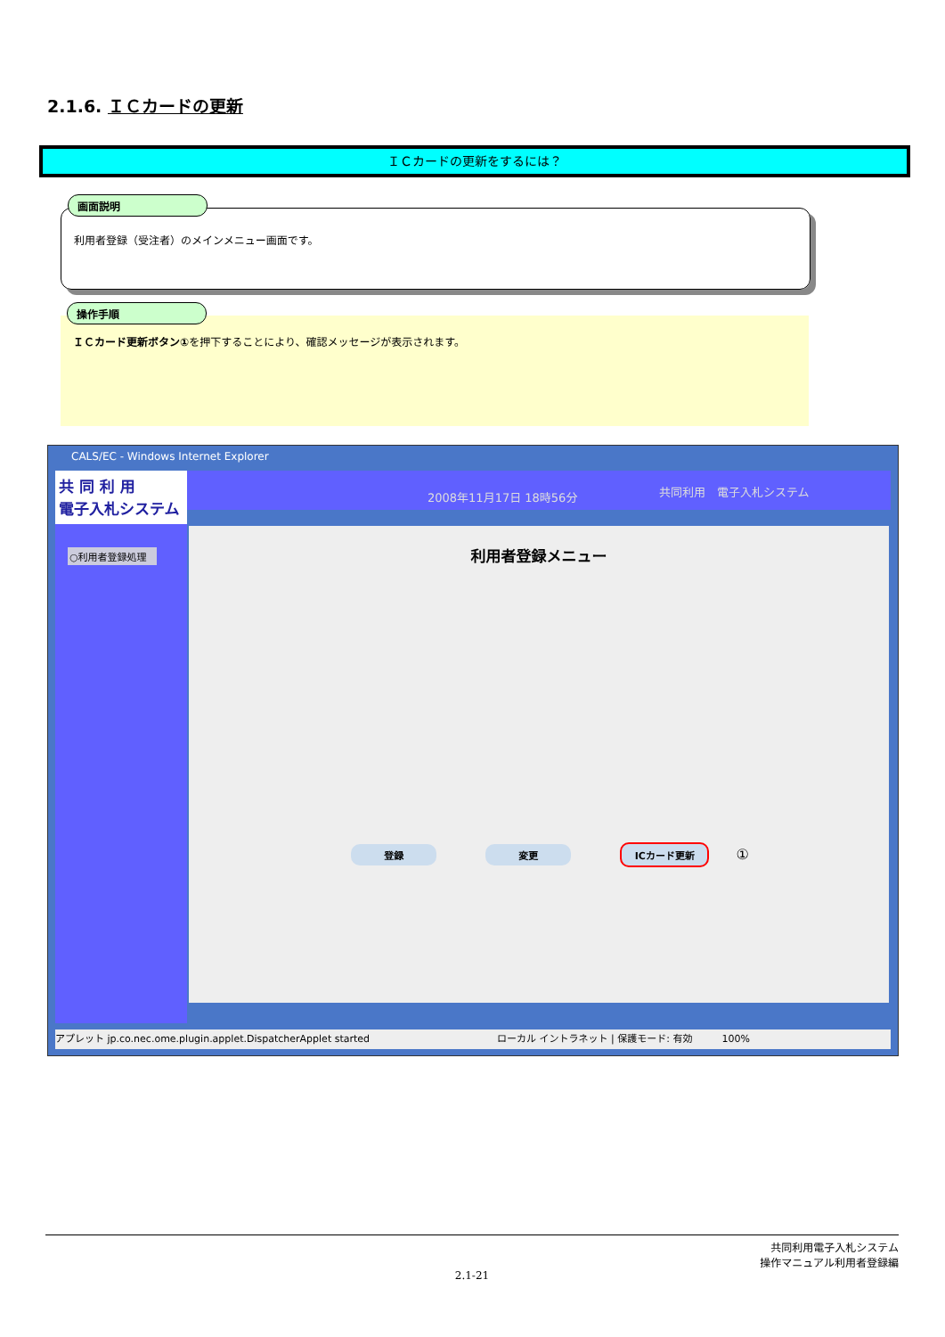2.1.6. ＩＣカードの更新
ＩＣカードの更新をするには？
利用者登録（受注者）のメインメニュー画面です。
画面説明
ＩＣカード更新ボタン①を押下することにより、確認メッセージが表示されます。
操作手順
CALS/EC - Windows Internet Explorer
共 同 利 用
電子入札システム
○利用者登録処理
2008年11月17日 18時56分 共同利用　電子入札システム
利用者登録メニュー
登録 変更 ICカード更新 ①
アプレット jp.co.nec.ome.plugin.applet.DispatcherApplet started　　　　　　　　　　　　　ローカル イントラネット | 保護モード: 有効　　　100%
共同利用電子入札システム
操作マニュアル利用者登録編
2.1-21